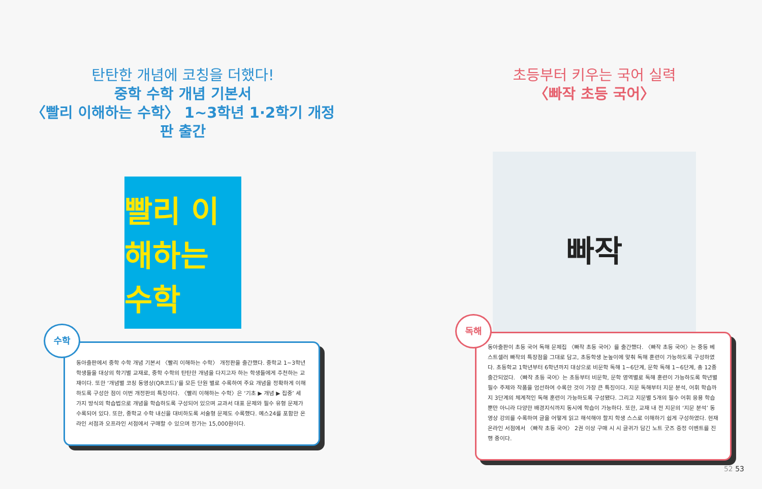탄탄한 개념에 코칭을 더했다!
중학 수학 개념 기본서
〈빨리 이해하는 수학〉 1~3학년 1·2학기 개정판 출간
빨리 이해하는 수학
수학
동아출판에서 중학 수학 개념 기본서 〈빨리 이해하는 수학〉 개정판을 출간했다. 중학교 1~3학년 학생들을 대상의 학기별 교재로, 중학 수학의 탄탄한 개념을 다지고자 하는 학생들에게 추천하는 교재이다. 또한 ‘개념별 코칭 동영상(QR코드)’를 모든 단원 별로 수록하여 주요 개념을 정확하게 이해하도록 구성한 점이 이번 개정판의 특징이다. 〈빨리 이해하는 수학〉은 ‘기초 ▶ 개념 ▶ 집중’ 세 가지 방식의 학습법으로 개념을 학습하도록 구성되어 있으며 교과서 대표 문제와 필수 유형 문제가 수록되어 있다. 또한, 중학교 수학 내신을 대비하도록 서술형 문제도 수록했다. 예스24를 포함한 온라인 서점과 오프라인 서점에서 구매할 수 있으며 정가는 15,000원이다.
초등부터 키우는 국어 실력
〈빠작 초등 국어〉
빠작
독해
동아출판이 초등 국어 독해 문제집 〈빠작 초등 국어〉를 출간했다. 〈빠작 초등 국어〉는 중등 베스트셀러 빠작의 특장점을 그대로 담고, 초등학생 눈높이에 맞춰 독해 훈련이 가능하도록 구성하였다. 초등학교 1학년부터 6학년까지 대상으로 비문학 독해 1~6단계, 문학 독해 1~6단계, 총 12종 출간되었다. 〈빠작 초등 국어〉는 초등부터 비문학, 문학 영역별로 독해 훈련이 가능하도록 학년별 필수 주제와 작품을 엄선하여 수록한 것이 가장 큰 특징이다. 지문 독해부터 지문 분석, 어휘 학습까지 3단계의 체계적인 독해 훈련이 가능하도록 구성됐다. 그리고 지문별 5개의 필수 어휘 응용 학습뿐만 아니라 다양한 배경지식까지 동시에 학습이 가능하다. 또한, 교재 내 전 지문의 ‘지문 분석’ 동영상 강의를 수록하여 글을 어떻게 읽고 해석해야 할지 학생 스스로 이해하기 쉽게 구성하였다. 현재 온라인 서점에서 〈빠작 초등 국어〉 2권 이상 구매 시 시 글귀가 담긴 노트 굿즈 증정 이벤트를 진행 중이다.
52 53